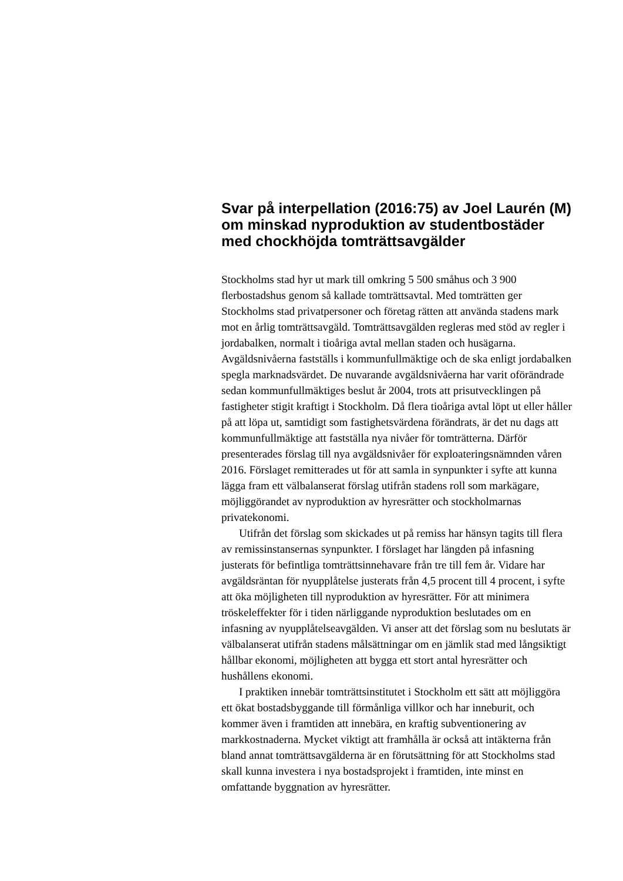Svar på interpellation (2016:75) av Joel Laurén (M) om minskad nyproduktion av studentbostäder med chockhöjda tomträttsavgälder
Stockholms stad hyr ut mark till omkring 5 500 småhus och 3 900 flerbostadshus genom så kallade tomträttsavtal. Med tomträtten ger Stockholms stad privatpersoner och företag rätten att använda stadens mark mot en årlig tomträttsavgäld. Tomträttsavgälden regleras med stöd av regler i jordabalken, normalt i tioåriga avtal mellan staden och husägarna. Avgäldsnivåerna fastställs i kommunfullmäktige och de ska enligt jordabalken spegla marknadsvärdet. De nuvarande avgäldsnivåerna har varit oförändrade sedan kommunfullmäktiges beslut år 2004, trots att prisutvecklingen på fastigheter stigit kraftigt i Stockholm. Då flera tioåriga avtal löpt ut eller håller på att löpa ut, samtidigt som fastighetsvärdena förändrats, är det nu dags att kommunfullmäktige att fastställa nya nivåer för tomträtterna. Därför presenterades förslag till nya avgäldsnivåer för exploateringsnämnden våren 2016. Förslaget remitterades ut för att samla in synpunkter i syfte att kunna lägga fram ett välbalanserat förslag utifrån stadens roll som markägare, möjliggörandet av nyproduktion av hyresrätter och stockholmarnas privatekonomi.
Utifrån det förslag som skickades ut på remiss har hänsyn tagits till flera av remissinstansernas synpunkter. I förslaget har längden på infasning justerats för befintliga tomträttsinnehavare från tre till fem år. Vidare har avgäldsräntan för nyupplåtelse justerats från 4,5 procent till 4 procent, i syfte att öka möjligheten till nyproduktion av hyresrätter. För att minimera tröskeleffekter för i tiden närliggande nyproduktion beslutades om en infasning av nyupplåtelseavgälden. Vi anser att det förslag som nu beslutats är välbalanserat utifrån stadens målsättningar om en jämlik stad med långsiktigt hållbar ekonomi, möjligheten att bygga ett stort antal hyresrätter och hushållens ekonomi.
I praktiken innebär tomträttsinstitutet i Stockholm ett sätt att möjliggöra ett ökat bostadsbyggande till förmånliga villkor och har inneburit, och kommer även i framtiden att innebära, en kraftig subventionering av markkostnaderna. Mycket viktigt att framhålla är också att intäkterna från bland annat tomträttsavgälderna är en förutsättning för att Stockholms stad skall kunna investera i nya bostadsprojekt i framtiden, inte minst en omfattande byggnation av hyresrätter.